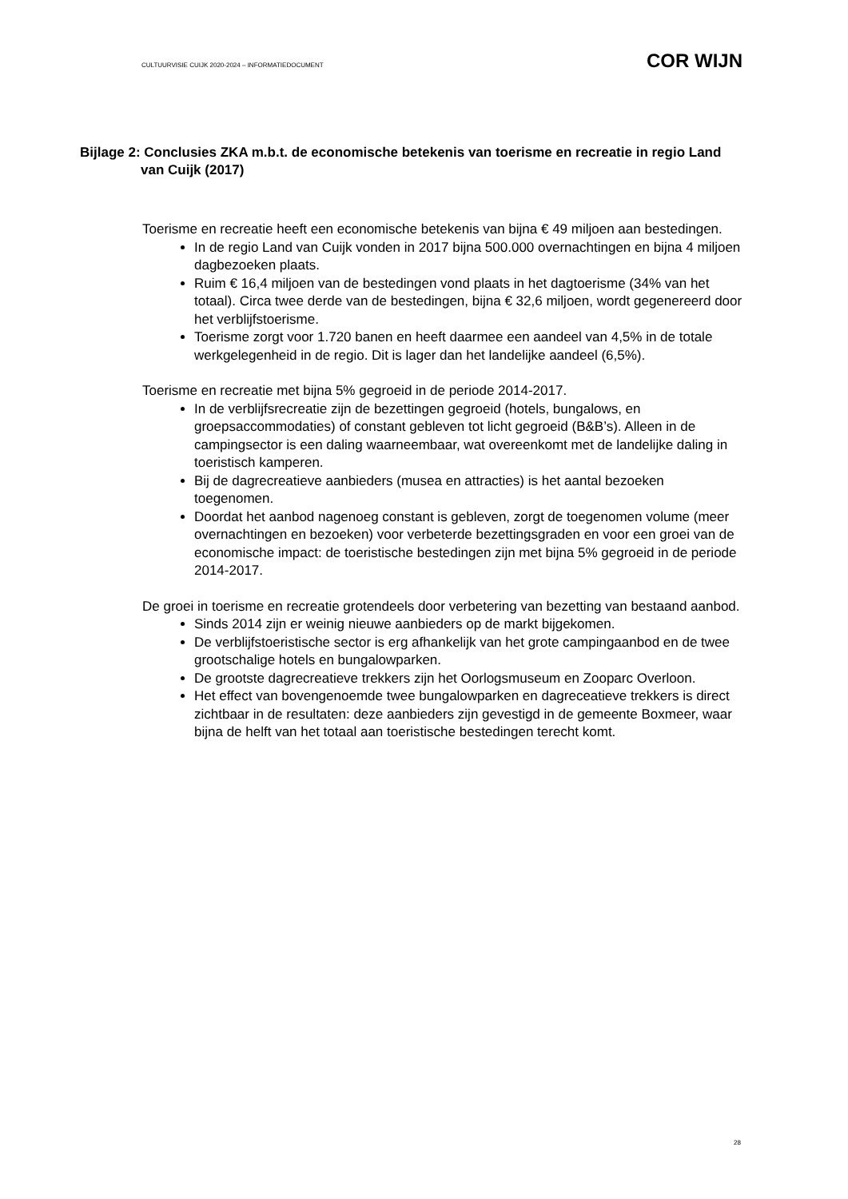CULTUURVISIE CUIJK 2020-2024 – INFORMATIEDOCUMENT COR WIJN
Bijlage 2: Conclusies ZKA m.b.t. de economische betekenis van toerisme en recreatie in regio Land van Cuijk (2017)
Toerisme en recreatie heeft een economische betekenis van bijna € 49 miljoen aan bestedingen.
In de regio Land van Cuijk vonden in 2017 bijna 500.000 overnachtingen en bijna 4 miljoen dagbezoeken plaats.
Ruim € 16,4 miljoen van de bestedingen vond plaats in het dagtoerisme (34% van het totaal). Circa twee derde van de bestedingen, bijna € 32,6 miljoen, wordt gegenereerd door het verblijfstoerisme.
Toerisme zorgt voor 1.720 banen en heeft daarmee een aandeel van 4,5% in de totale werkgelegenheid in de regio. Dit is lager dan het landelijke aandeel (6,5%).
Toerisme en recreatie met bijna 5% gegroeid in de periode 2014-2017.
In de verblijfsrecreatie zijn de bezettingen gegroeid (hotels, bungalows, en groepsaccommodaties) of constant gebleven tot licht gegroeid (B&B’s). Alleen in de campingsector is een daling waarneembaar, wat overeenkomt met de landelijke daling in toeristisch kamperen.
Bij de dagrecreatieve aanbieders (musea en attracties) is het aantal bezoeken toegenomen.
Doordat het aanbod nagenoeg constant is gebleven, zorgt de toegenomen volume (meer overnachtingen en bezoeken) voor verbeterde bezettingsgraden en voor een groei van de economische impact: de toeristische bestedingen zijn met bijna 5% gegroeid in de periode 2014-2017.
De groei in toerisme en recreatie grotendeels door verbetering van bezetting van bestaand aanbod.
Sinds 2014 zijn er weinig nieuwe aanbieders op de markt bijgekomen.
De verblijfstoeristische sector is erg afhankelijk van het grote campingaanbod en de twee grootschalige hotels en bungalowparken.
De grootste dagrecreatieve trekkers zijn het Oorlogsmuseum en Zooparc Overloon.
Het effect van bovengenoemde twee bungalowparken en dagreceatieve trekkers is direct zichtbaar in de resultaten: deze aanbieders zijn gevestigd in de gemeente Boxmeer, waar bijna de helft van het totaal aan toeristische bestedingen terecht komt.
28